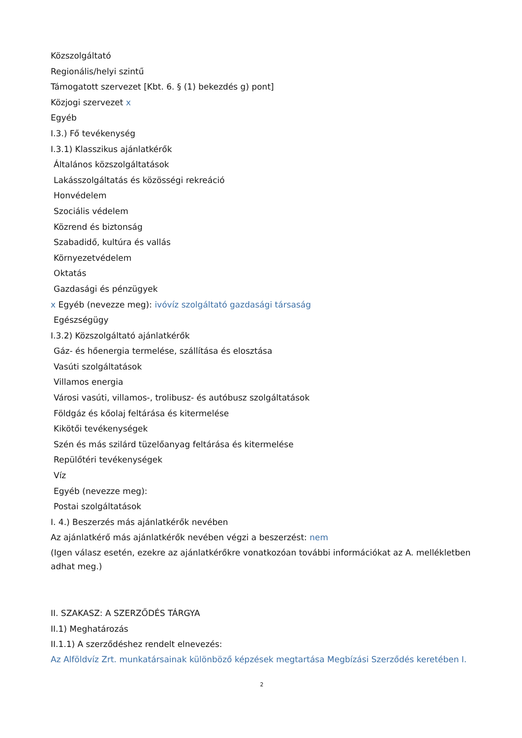Közszolgáltató
Regionális/helyi szintű
Támogatott szervezet [Kbt. 6. § (1) bekezdés g) pont]
Közjogi szervezet x
Egyéb
I.3.) Fő tevékenység
I.3.1) Klasszikus ajánlatkérők
Általános közszolgáltatások
Lakásszolgáltatás és közösségi rekreáció
Honvédelem
Szociális védelem
Közrend és biztonság
Szabadidő, kultúra és vallás
Környezetvédelem
Oktatás
Gazdasági és pénzügyek
x Egyéb (nevezze meg): ivóvíz szolgáltató gazdasági társaság
Egészségügy
I.3.2) Közszolgáltató ajánlatkérők
Gáz- és hőenergia termelése, szállítása és elosztása
Vasúti szolgáltatások
Villamos energia
Városi vasúti, villamos-, trolibusz- és autóbusz szolgáltatások
Földgáz és kőolaj feltárása és kitermelése
Kikötői tevékenységek
Szén és más szilárd tüzelőanyag feltárása és kitermelése
Repülőtéri tevékenységek
Víz
Egyéb (nevezze meg):
Postai szolgáltatások
I. 4.) Beszerzés más ajánlatkérők nevében
Az ajánlatkérő más ajánlatkérők nevében végzi a beszerzést: nem
(Igen válasz esetén, ezekre az ajánlatkérőkre vonatkozóan további információkat az A. mellékletben adhat meg.)
II. SZAKASZ: A SZERZŐDÉS TÁRGYA
II.1) Meghatározás
II.1.1) A szerződéshez rendelt elnevezés:
Az Alföldvíz Zrt. munkatársainak különböző képzések megtartása Megbízási Szerződés keretében I.
2